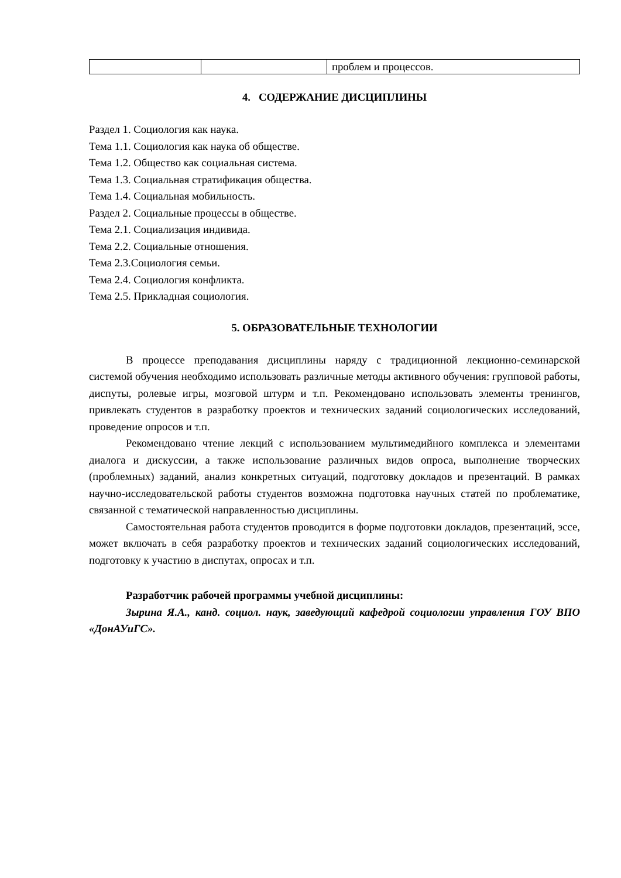| | | проблем и процессов. |
4. СОДЕРЖАНИЕ ДИСЦИПЛИНЫ
Раздел 1. Социология как наука.
Тема 1.1. Социология как наука об обществе.
Тема 1.2. Общество как социальная система.
Тема 1.3. Социальная стратификация общества.
Тема 1.4. Социальная мобильность.
Раздел 2. Социальные процессы в обществе.
Тема 2.1. Социализация индивида.
Тема 2.2. Социальные отношения.
Тема 2.3.Социология семьи.
Тема 2.4. Социология конфликта.
Тема 2.5. Прикладная социология.
5. ОБРАЗОВАТЕЛЬНЫЕ ТЕХНОЛОГИИ
В процессе преподавания дисциплины наряду с традиционной лекционно-семинарской системой обучения необходимо использовать различные методы активного обучения: групповой работы, диспуты, ролевые игры, мозговой штурм и т.п. Рекомендовано использовать элементы тренингов, привлекать студентов в разработку проектов и технических заданий социологических исследований, проведение опросов и т.п.
Рекомендовано чтение лекций с использованием мультимедийного комплекса и элементами диалога и дискуссии, а также использование различных видов опроса, выполнение творческих (проблемных) заданий, анализ конкретных ситуаций, подготовку докладов и презентаций. В рамках научно-исследовательской работы студентов возможна подготовка научных статей по проблематике, связанной с тематической направленностью дисциплины.
Самостоятельная работа студентов проводится в форме подготовки докладов, презентаций, эссе, может включать в себя разработку проектов и технических заданий социологических исследований, подготовку к участию в диспутах, опросах и т.п.
Разработчик рабочей программы учебной дисциплины:
Зырина Я.А., канд. социол. наук, заведующий кафедрой социологии управления ГОУ ВПО «ДонАУиГС».